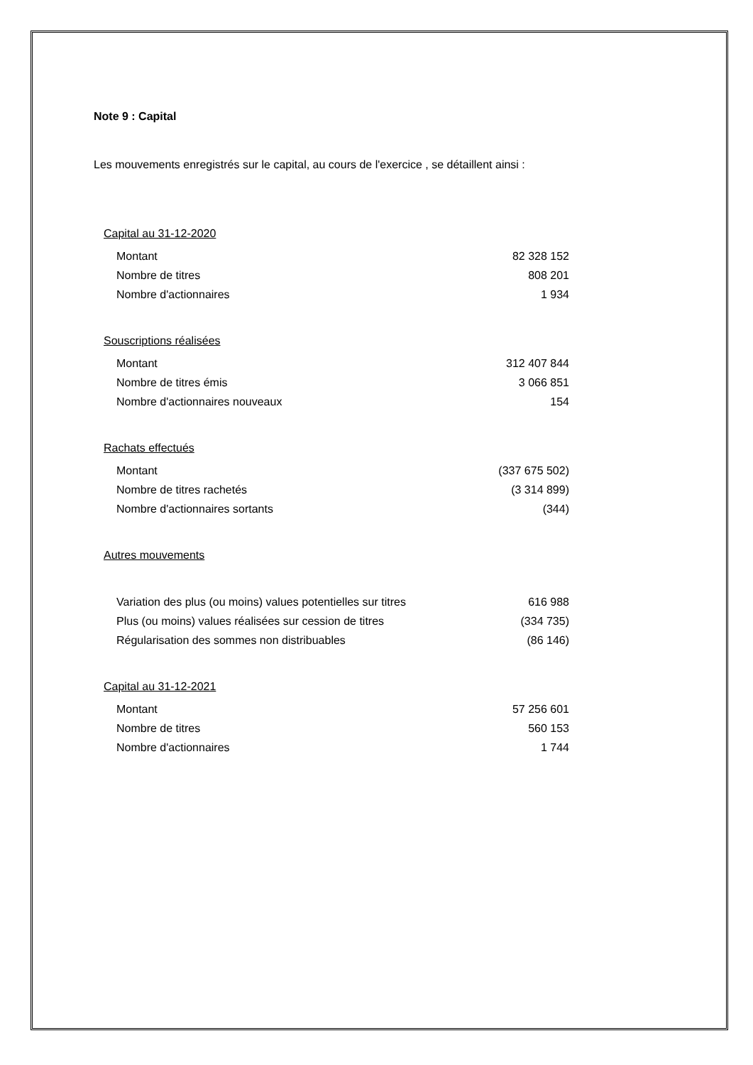Note 9 : Capital
Les mouvements enregistrés sur le capital, au cours de l'exercice , se détaillent ainsi :
| Capital au 31-12-2020 | |
| Montant | 82 328 152 |
| Nombre de titres | 808 201 |
| Nombre d'actionnaires | 1 934 |
| Souscriptions réalisées | |
| Montant | 312 407 844 |
| Nombre de titres émis | 3 066 851 |
| Nombre d'actionnaires nouveaux | 154 |
| Rachats effectués | |
| Montant | (337 675 502) |
| Nombre de titres rachetés | (3 314 899) |
| Nombre d'actionnaires sortants | (344) |
| Autres mouvements | |
| Variation des plus (ou moins) values potentielles sur titres | 616 988 |
| Plus (ou moins) values réalisées sur cession de titres | (334 735) |
| Régularisation des sommes non distribuables | (86 146) |
| Capital au 31-12-2021 | |
| Montant | 57 256 601 |
| Nombre de titres | 560 153 |
| Nombre d'actionnaires | 1 744 |